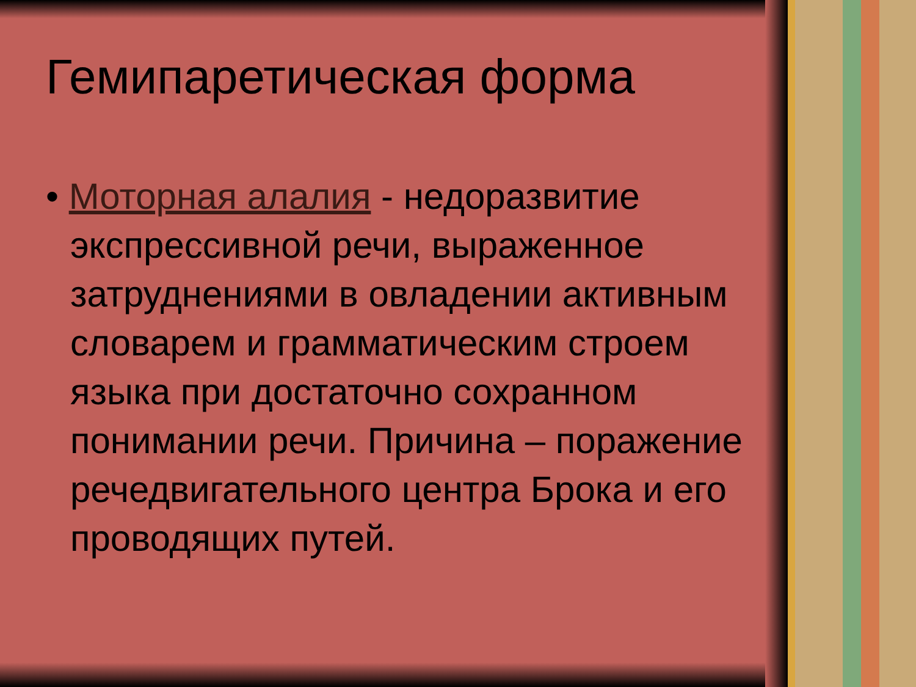Гемипаретическая форма
• Моторная алалия - недоразвитие экспрессивной речи, выраженное затруднениями в овладении активным словарем и грамматическим строем языка при достаточно сохранном понимании речи. Причина – поражение речедвигательного центра Брока и его проводящих путей.